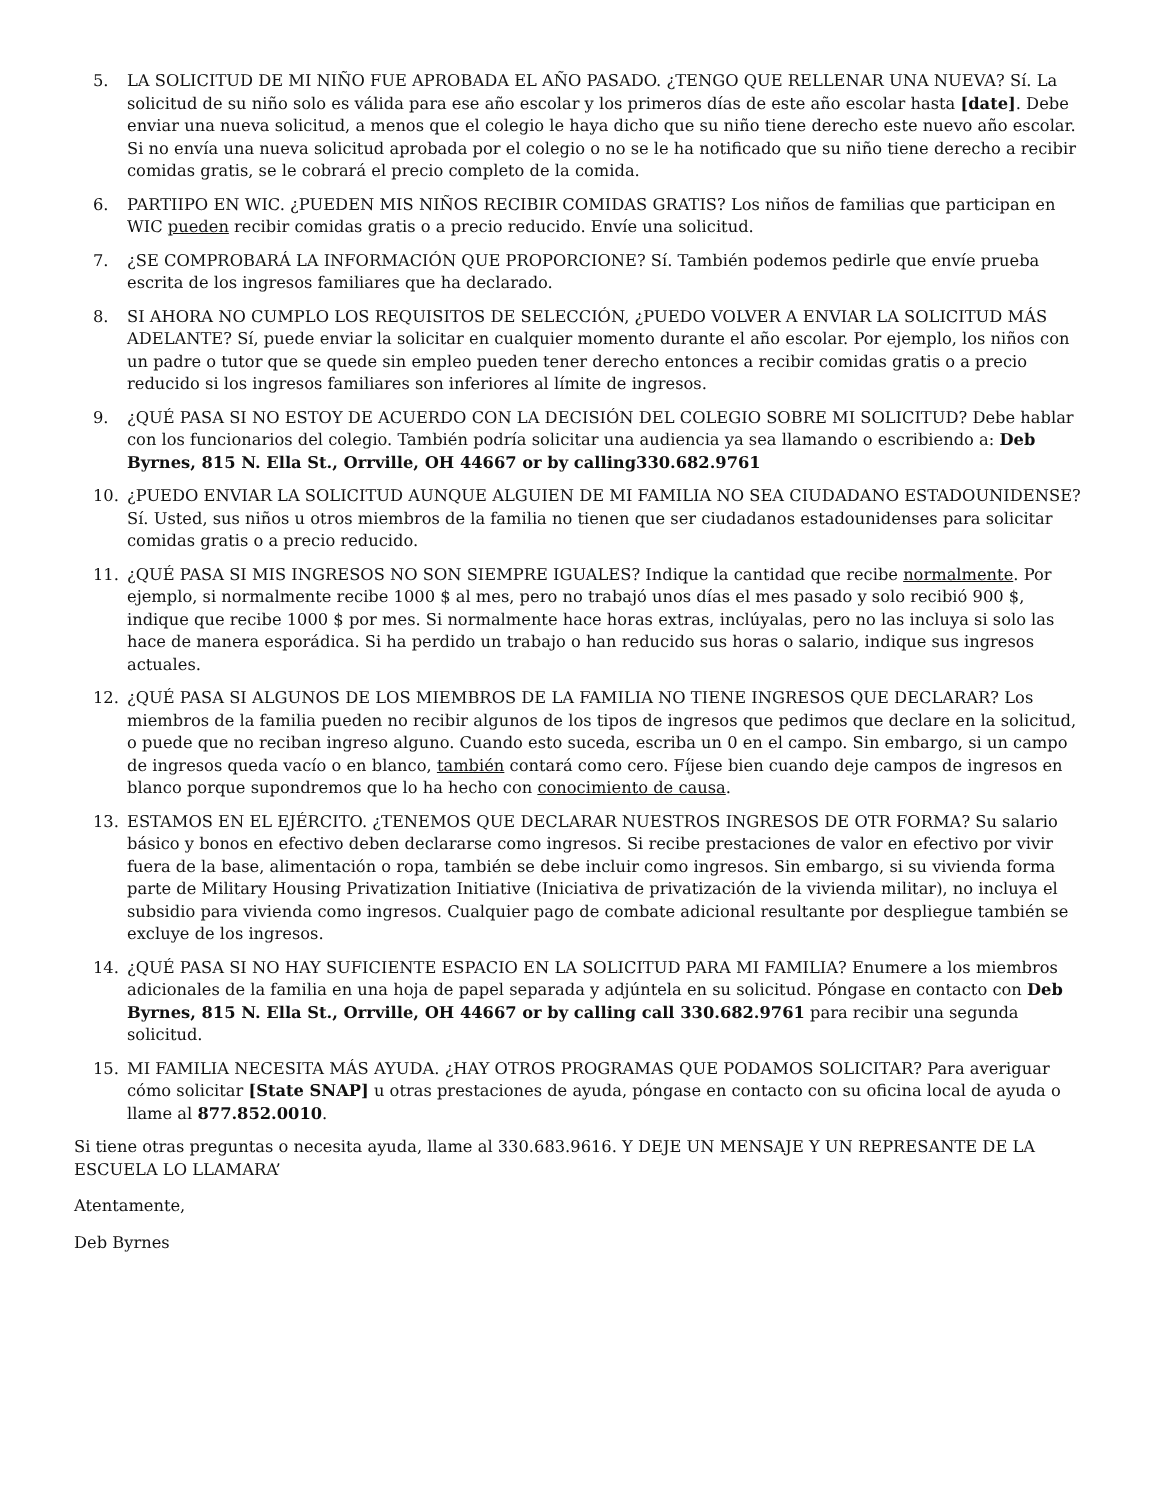5. LA SOLICITUD DE MI NIÑO FUE APROBADA EL AÑO PASADO. ¿TENGO QUE RELLENAR UNA NUEVA? Sí. La solicitud de su niño solo es válida para ese año escolar y los primeros días de este año escolar hasta [date]. Debe enviar una nueva solicitud, a menos que el colegio le haya dicho que su niño tiene derecho este nuevo año escolar. Si no envía una nueva solicitud aprobada por el colegio o no se le ha notificado que su niño tiene derecho a recibir comidas gratis, se le cobrará el precio completo de la comida.
6. PARTIIPO EN WIC. ¿PUEDEN MIS NIÑOS RECIBIR COMIDAS GRATIS? Los niños de familias que participan en WIC pueden recibir comidas gratis o a precio reducido. Envíe una solicitud.
7. ¿SE COMPROBARÁ LA INFORMACIÓN QUE PROPORCIONE? Sí. También podemos pedirle que envíe prueba escrita de los ingresos familiares que ha declarado.
8. SI AHORA NO CUMPLO LOS REQUISITOS DE SELECCIÓN, ¿PUEDO VOLVER A ENVIAR LA SOLICITUD MÁS ADELANTE? Sí, puede enviar la solicitar en cualquier momento durante el año escolar. Por ejemplo, los niños con un padre o tutor que se quede sin empleo pueden tener derecho entonces a recibir comidas gratis o a precio reducido si los ingresos familiares son inferiores al límite de ingresos.
9. ¿QUÉ PASA SI NO ESTOY DE ACUERDO CON LA DECISIÓN DEL COLEGIO SOBRE MI SOLICITUD? Debe hablar con los funcionarios del colegio. También podría solicitar una audiencia ya sea llamando o escribiendo a: Deb Byrnes, 815 N. Ella St., Orrville, OH 44667 or by calling330.682.9761
10. ¿PUEDO ENVIAR LA SOLICITUD AUNQUE ALGUIEN DE MI FAMILIA NO SEA CIUDADANO ESTADOUNIDENSE? Sí. Usted, sus niños u otros miembros de la familia no tienen que ser ciudadanos estadounidenses para solicitar comidas gratis o a precio reducido.
11. ¿QUÉ PASA SI MIS INGRESOS NO SON SIEMPRE IGUALES? Indique la cantidad que recibe normalmente. Por ejemplo, si normalmente recibe 1000 $ al mes, pero no trabajó unos días el mes pasado y solo recibió 900 $, indique que recibe 1000 $ por mes. Si normalmente hace horas extras, inclúyalas, pero no las incluya si solo las hace de manera esporádica. Si ha perdido un trabajo o han reducido sus horas o salario, indique sus ingresos actuales.
12. ¿QUÉ PASA SI ALGUNOS DE LOS MIEMBROS DE LA FAMILIA NO TIENE INGRESOS QUE DECLARAR? Los miembros de la familia pueden no recibir algunos de los tipos de ingresos que pedimos que declare en la solicitud, o puede que no reciban ingreso alguno. Cuando esto suceda, escriba un 0 en el campo. Sin embargo, si un campo de ingresos queda vacío o en blanco, también contará como cero. Fíjese bien cuando deje campos de ingresos en blanco porque supondremos que lo ha hecho con conocimiento de causa.
13. ESTAMOS EN EL EJÉRCITO. ¿TENEMOS QUE DECLARAR NUESTROS INGRESOS DE OTR FORMA? Su salario básico y bonos en efectivo deben declararse como ingresos. Si recibe prestaciones de valor en efectivo por vivir fuera de la base, alimentación o ropa, también se debe incluir como ingresos. Sin embargo, si su vivienda forma parte de Military Housing Privatization Initiative (Iniciativa de privatización de la vivienda militar), no incluya el subsidio para vivienda como ingresos. Cualquier pago de combate adicional resultante por despliegue también se excluye de los ingresos.
14. ¿QUÉ PASA SI NO HAY SUFICIENTE ESPACIO EN LA SOLICITUD PARA MI FAMILIA? Enumere a los miembros adicionales de la familia en una hoja de papel separada y adjúntela en su solicitud. Póngase en contacto con Deb Byrnes, 815 N. Ella St., Orrville, OH 44667 or by calling call 330.682.9761 para recibir una segunda solicitud.
15. MI FAMILIA NECESITA MÁS AYUDA. ¿HAY OTROS PROGRAMAS QUE PODAMOS SOLICITAR? Para averiguar cómo solicitar [State SNAP] u otras prestaciones de ayuda, póngase en contacto con su oficina local de ayuda o llame al 877.852.0010.
Si tiene otras preguntas o necesita ayuda, llame al 330.683.9616. Y DEJE UN MENSAJE Y UN REPRESANTE DE LA ESCUELA LO LLAMARA’
Atentamente,
Deb Byrnes